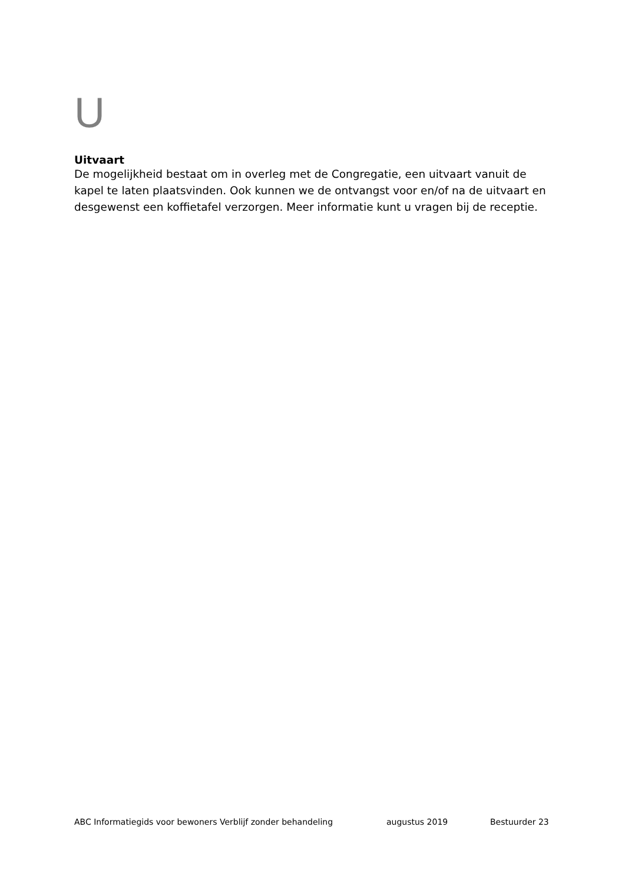U
Uitvaart
De mogelijkheid bestaat om in overleg met de Congregatie, een uitvaart vanuit de kapel te laten plaatsvinden. Ook kunnen we de ontvangst voor en/of na de uitvaart en desgewenst een koffietafel verzorgen. Meer informatie kunt u vragen bij de receptie.
ABC Informatiegids voor bewoners Verblijf zonder behandeling augustus 2019 Bestuurder 23